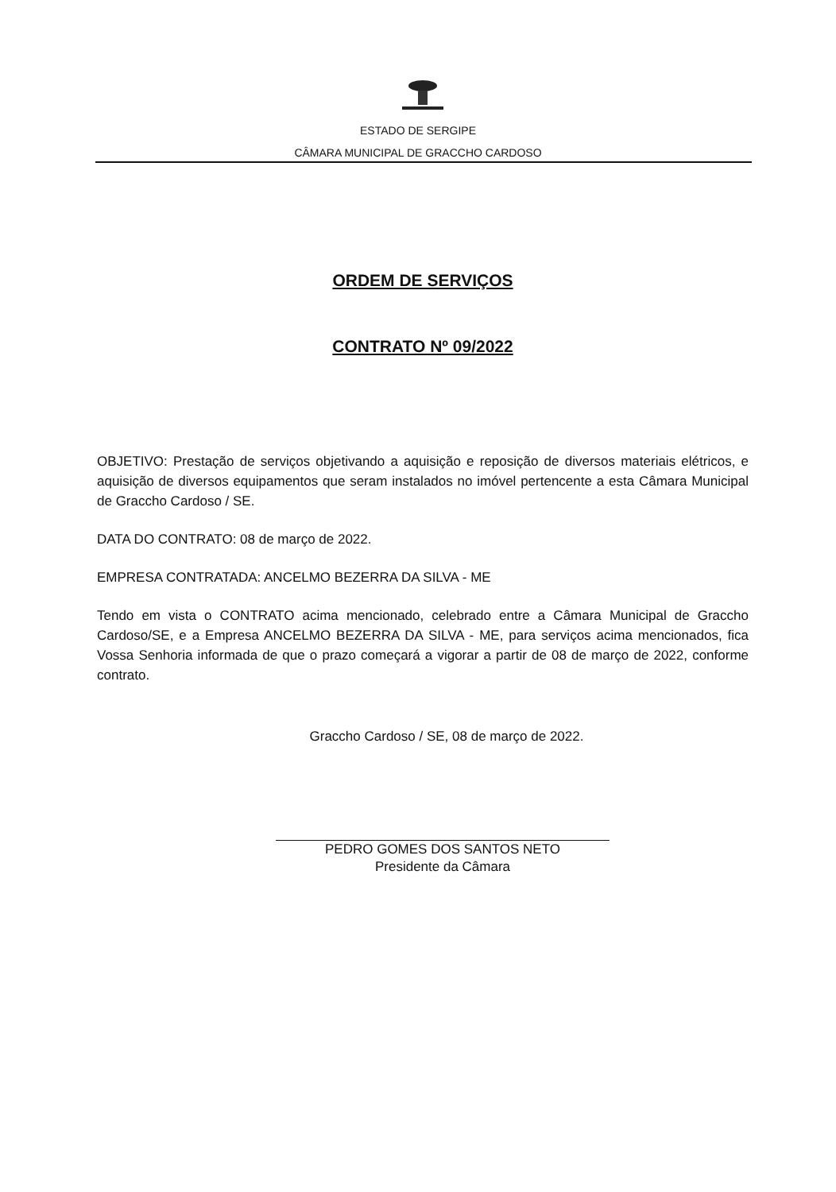ESTADO DE SERGIPE
CÂMARA MUNICIPAL DE GRACCHO CARDOSO
ORDEM DE SERVIÇOS
CONTRATO Nº 09/2022
OBJETIVO: Prestação de serviços objetivando a aquisição e reposição de diversos materiais elétricos, e aquisição de diversos equipamentos que seram instalados no imóvel pertencente a esta Câmara Municipal de Graccho Cardoso / SE.
DATA DO CONTRATO: 08 de março de 2022.
EMPRESA CONTRATADA: ANCELMO BEZERRA DA SILVA - ME
Tendo em vista o CONTRATO acima mencionado, celebrado entre a Câmara Municipal de Graccho Cardoso/SE, e a Empresa ANCELMO BEZERRA DA SILVA - ME, para serviços acima mencionados, fica Vossa Senhoria informada de que o prazo começará a vigorar a partir de 08 de março de 2022, conforme contrato.
Graccho Cardoso / SE, 08 de março de 2022.
PEDRO GOMES DOS SANTOS NETO
Presidente da Câmara